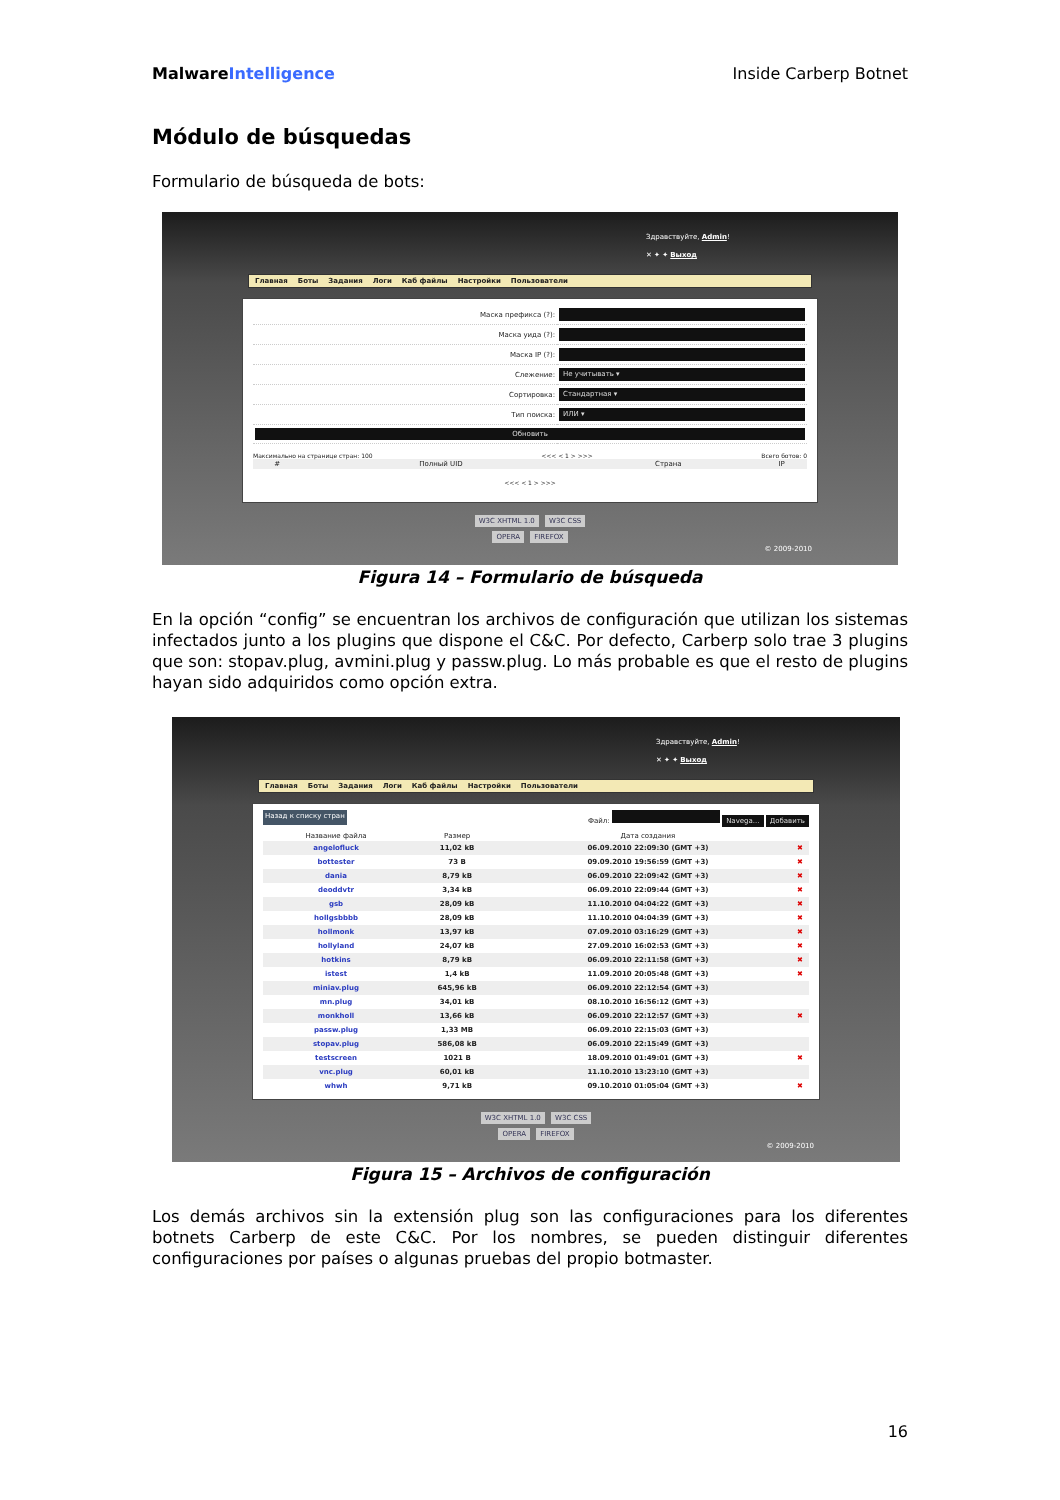Malware Intelligence Inside Carberp Botnet
Módulo de búsquedas
Formulario de búsqueda de bots:
Здравствуйте, Admin!
✕ ✦ ✦ Выход
Главная Боты Задания Логи Каб файлы Настройки Пользователи
| Маска префикса (?): | |
| Маска уида (?): | |
| Маска IP (?): | |
| Слежение: | Не учитывать ▾ |
| Сортировка: | Стандартная ▾ |
| Тип поиска: | ИЛИ ▾ |
| Обновить | |
Максимально на странице стран: 100 <<< < 1 > >>> Всего ботов: 0
| # | Полный UID | Страна | IP |
| --- | --- | --- | --- |
<<< < 1 > >>>
W3C XHTML 1.0 W3C CSS
OPERA FIREFOX
© 2009-2010
Figura 14 – Formulario de búsqueda
En la opción “config” se encuentran los archivos de configuración que utilizan los sistemas infectados junto a los plugins que dispone el C&C. Por defecto, Carberp solo trae 3 plugins que son: stopav.plug, avmini.plug y passw.plug. Lo más probable es que el resto de plugins hayan sido adquiridos como opción extra.
Здравствуйте, Admin!
✕ ✦ ✦ Выход
Главная Боты Задания Логи Каб файлы Настройки Пользователи
Назад к списку стран Файл: Navega... Добавить
| Название файла | Размер | Дата создания | |
| --- | --- | --- | --- |
| angelofluck | 11,02 kB | 06.09.2010 22:09:30 (GMT +3) | ✖ |
| bottester | 73 B | 09.09.2010 19:56:59 (GMT +3) | ✖ |
| dania | 8,79 kB | 06.09.2010 22:09:42 (GMT +3) | ✖ |
| deoddvtr | 3,34 kB | 06.09.2010 22:09:44 (GMT +3) | ✖ |
| gsb | 28,09 kB | 11.10.2010 04:04:22 (GMT +3) | ✖ |
| hollgsbbbb | 28,09 kB | 11.10.2010 04:04:39 (GMT +3) | ✖ |
| hollmonk | 13,97 kB | 07.09.2010 03:16:29 (GMT +3) | ✖ |
| hollyland | 24,07 kB | 27.09.2010 16:02:53 (GMT +3) | ✖ |
| hotkins | 8,79 kB | 06.09.2010 22:11:58 (GMT +3) | ✖ |
| istest | 1,4 kB | 11.09.2010 20:05:48 (GMT +3) | ✖ |
| miniav.plug | 645,96 kB | 06.09.2010 22:12:54 (GMT +3) | |
| mn.plug | 34,01 kB | 08.10.2010 16:56:12 (GMT +3) | |
| monkholl | 13,66 kB | 06.09.2010 22:12:57 (GMT +3) | ✖ |
| passw.plug | 1,33 MB | 06.09.2010 22:15:03 (GMT +3) | |
| stopav.plug | 586,08 kB | 06.09.2010 22:15:49 (GMT +3) | |
| testscreen | 1021 B | 18.09.2010 01:49:01 (GMT +3) | ✖ |
| vnc.plug | 60,01 kB | 11.10.2010 13:23:10 (GMT +3) | |
| whwh | 9,71 kB | 09.10.2010 01:05:04 (GMT +3) | ✖ |
W3C XHTML 1.0 W3C CSS
OPERA FIREFOX
© 2009-2010
Figura 15 – Archivos de configuración
Los demás archivos sin la extensión plug son las configuraciones para los diferentes botnets Carberp de este C&C. Por los nombres, se pueden distinguir diferentes configuraciones por países o algunas pruebas del propio botmaster.
16